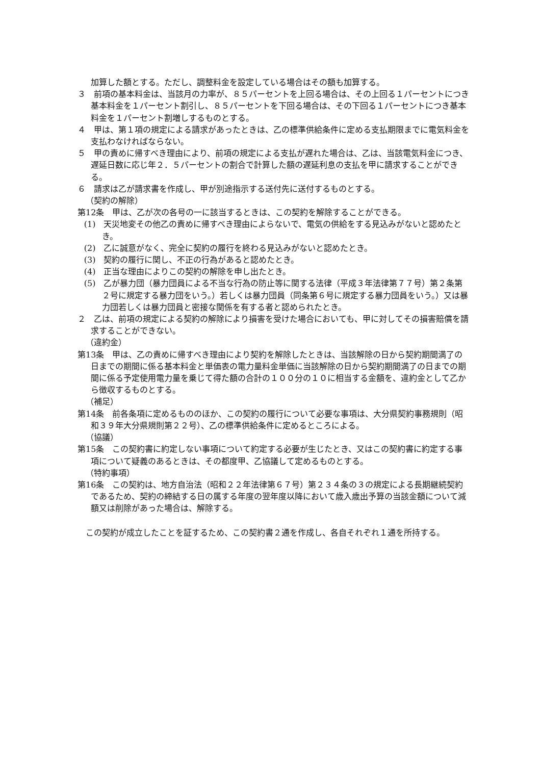加算した額とする。ただし、調整料金を設定している場合はその額も加算する。
３　前項の基本料金は、当該月の力率が、８５パーセントを上回る場合は、その上回る１パーセントにつき基本料金を１パーセント割引し、８５パーセントを下回る場合は、その下回る１パーセントにつき基本料金を１パーセント割増しするものとする。
４　甲は、第１項の規定による請求があったときは、乙の標準供給条件に定める支払期限までに電気料金を支払わなければならない。
５　甲の責めに帰すべき理由により、前項の規定による支払が遅れた場合は、乙は、当該電気料金につき、遅延日数に応じ年２．５パーセントの割合で計算した額の遅延利息の支払を甲に請求することができる。
６　請求は乙が請求書を作成し、甲が別途指示する送付先に送付するものとする。
（契約の解除）
第12条　甲は、乙が次の各号の一に該当するときは、この契約を解除することができる。
(1)　天災地変その他乙の責めに帰すべき理由によらないで、電気の供給をする見込みがないと認めたとき。
(2)　乙に誠意がなく、完全に契約の履行を終わる見込みがないと認めたとき。
(3)　契約の履行に関し、不正の行為があると認めたとき。
(4)　正当な理由によりこの契約の解除を申し出たとき。
(5)　乙が暴力団（暴力団員による不当な行為の防止等に関する法律（平成３年法律第７７号）第２条第２号に規定する暴力団をいう。）若しくは暴力団員（同条第６号に規定する暴力団員をいう。）又は暴力団若しくは暴力団員と密接な関係を有する者と認められたとき。
２　乙は、前項の規定による契約の解除により損害を受けた場合においても、甲に対してその損害賠償を請求することができない。
（違約金）
第13条　甲は、乙の責めに帰すべき理由により契約を解除したときは、当該解除の日から契約期間満了の日までの期間に係る基本料金と単価表の電力量料金単価に当該解除の日から契約期間満了の日までの期間に係る予定使用電力量を乗じて得た額の合計の１００分の１０に相当する金額を、違約金として乙から徴収するものとする。
（補足）
第14条　前各条項に定めるもののほか、この契約の履行について必要な事項は、大分県契約事務規則（昭和３９年大分県規則第２２号）、乙の標準供給条件に定めるところによる。
（協議）
第15条　この契約書に約定しない事項について約定する必要が生じたとき、又はこの契約書に約定する事項について疑義のあるときは、その都度甲、乙協議して定めるものとする。
（特約事項）
第16条　この契約は、地方自治法（昭和２２年法律第６７号）第２３４条の３の規定による長期継続契約であるため、契約の締結する日の属する年度の翌年度以降において歳入歳出予算の当該金額について減額又は削除があった場合は、解除する。
　この契約が成立したことを証するため、この契約書２通を作成し、各自それぞれ１通を所持する。